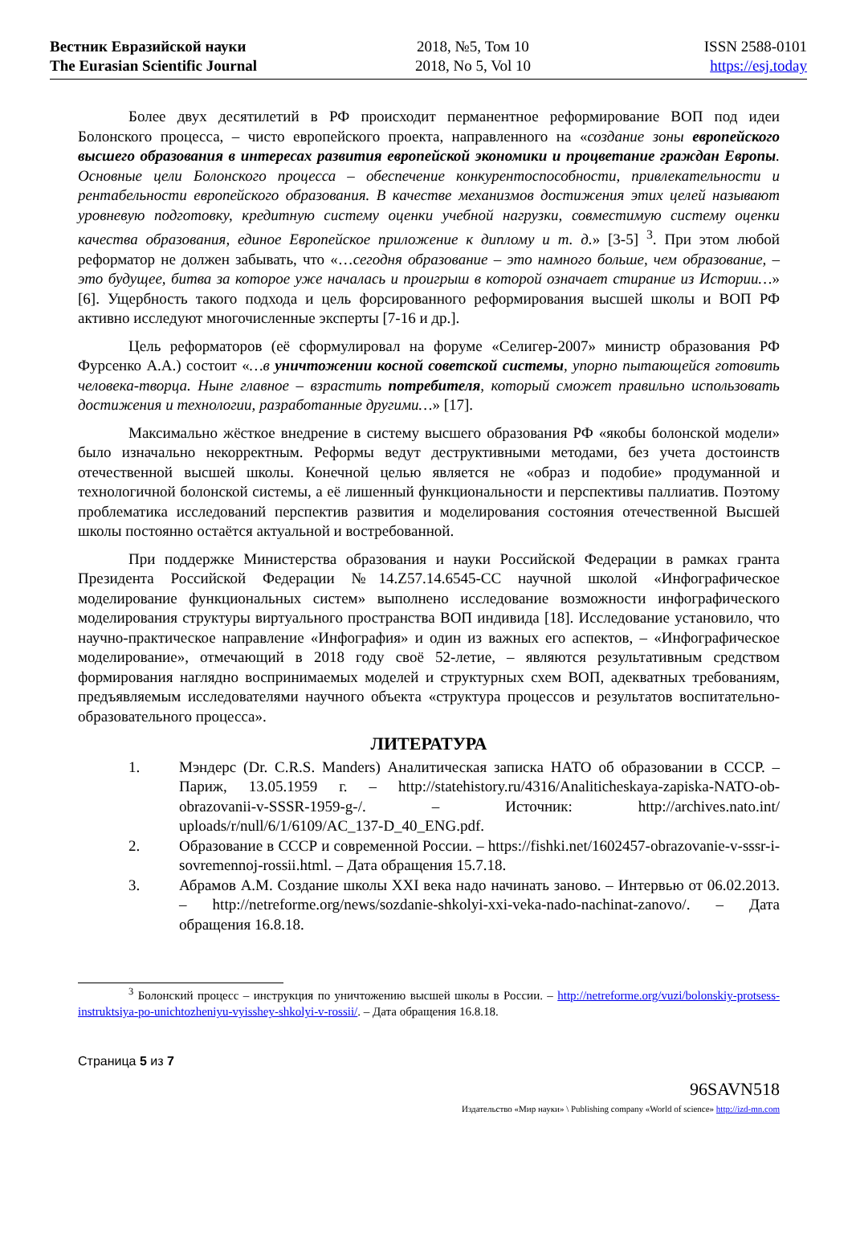Вестник Евразийской науки
The Eurasian Scientific Journal
2018, №5, Том 10
2018, No 5, Vol 10
ISSN 2588-0101
https://esj.today
Более двух десятилетий в РФ происходит перманентное реформирование ВОП под идеи Болонского процесса, – чисто европейского проекта, направленного на «создание зоны европейского высшего образования в интересах развития европейской экономики и процветание граждан Европы. Основные цели Болонского процесса – обеспечение конкурентоспособности, привлекательности и рентабельности европейского образования. В качестве механизмов достижения этих целей называют уровневую подготовку, кредитную систему оценки учебной нагрузки, совместимую систему оценки качества образования, единое Европейское приложение к диплому и т. д.» [3-5] <sup>3</sup>. При этом любой реформатор не должен забывать, что «…сегодня образование – это намного больше, чем образование, – это будущее, битва за которое уже началась и проигрыш в которой означает стирание из Истории…» [6]. Ущербность такого подхода и цель форсированного реформирования высшей школы и ВОП РФ активно исследуют многочисленные эксперты [7-16 и др.].
Цель реформаторов (её сформулировал на форуме «Селигер-2007» министр образования РФ Фурсенко А.А.) состоит «…в уничтожении косной советской системы, упорно пытающейся готовить человека-творца. Ныне главное – взрастить потребителя, который сможет правильно использовать достижения и технологии, разработанные другими…» [17].
Максимально жёсткое внедрение в систему высшего образования РФ «якобы болонской модели» было изначально некорректным. Реформы ведут деструктивными методами, без учета достоинств отечественной высшей школы. Конечной целью является не «образ и подобие» продуманной и технологичной болонской системы, а её лишенный функциональности и перспективы паллиатив. Поэтому проблематика исследований перспектив развития и моделирования состояния отечественной Высшей школы постоянно остаётся актуальной и востребованной.
При поддержке Министерства образования и науки Российской Федерации в рамках гранта Президента Российской Федерации №14.Z57.14.6545-СС научной школой «Инфографическое моделирование функциональных систем» выполнено исследование возможности инфографического моделирования структуры виртуального пространства ВОП индивида [18]. Исследование установило, что научно-практическое направление «Инфография» и один из важных его аспектов, – «Инфографическое моделирование», отмечающий в 2018 году своё 52-летие, – являются результативным средством формирования наглядно воспринимаемых моделей и структурных схем ВОП, адекватных требованиям, предъявляемым исследователями научного объекта «структура процессов и результатов воспитательно-образовательного процесса».
ЛИТЕРАТУРА
1. Мэндерс (Dr. C.R.S. Manders) Аналитическая записка НАТО об образовании в СССР. – Париж, 13.05.1959 г. – http://statehistory.ru/4316/Analiticheskaya-zapiska-NATO-ob-obrazovanii-v-SSSR-1959-g-/. – Источник: http://archives.nato.int/ uploads/r/null/6/1/6109/AC_137-D_40_ENG.pdf.
2. Образование в СССР и современной России. – https://fishki.net/1602457-obrazovanie-v-sssr-i-sovremennoj-rossii.html. – Дата обращения 15.7.18.
3. Абрамов А.М. Создание школы XXI века надо начинать заново. – Интервью от 06.02.2013. – http://netreforme.org/news/sozdanie-shkolyi-xxi-veka-nado-nachinat-zanovo/. – Дата обращения 16.8.18.
<sup>3</sup> Болонский процесс – инструкция по уничтожению высшей школы в России. – http://netreforme.org/vuzi/bolonskiy-protsess-instruktsiya-po-unichtozheniyu-vyisshey-shkolyi-v-rossii/. – Дата обращения 16.8.18.
Страница 5 из 7
96SAVN518
Издательство «Мир науки» \ Publishing company «World of science» http://izd-mn.com